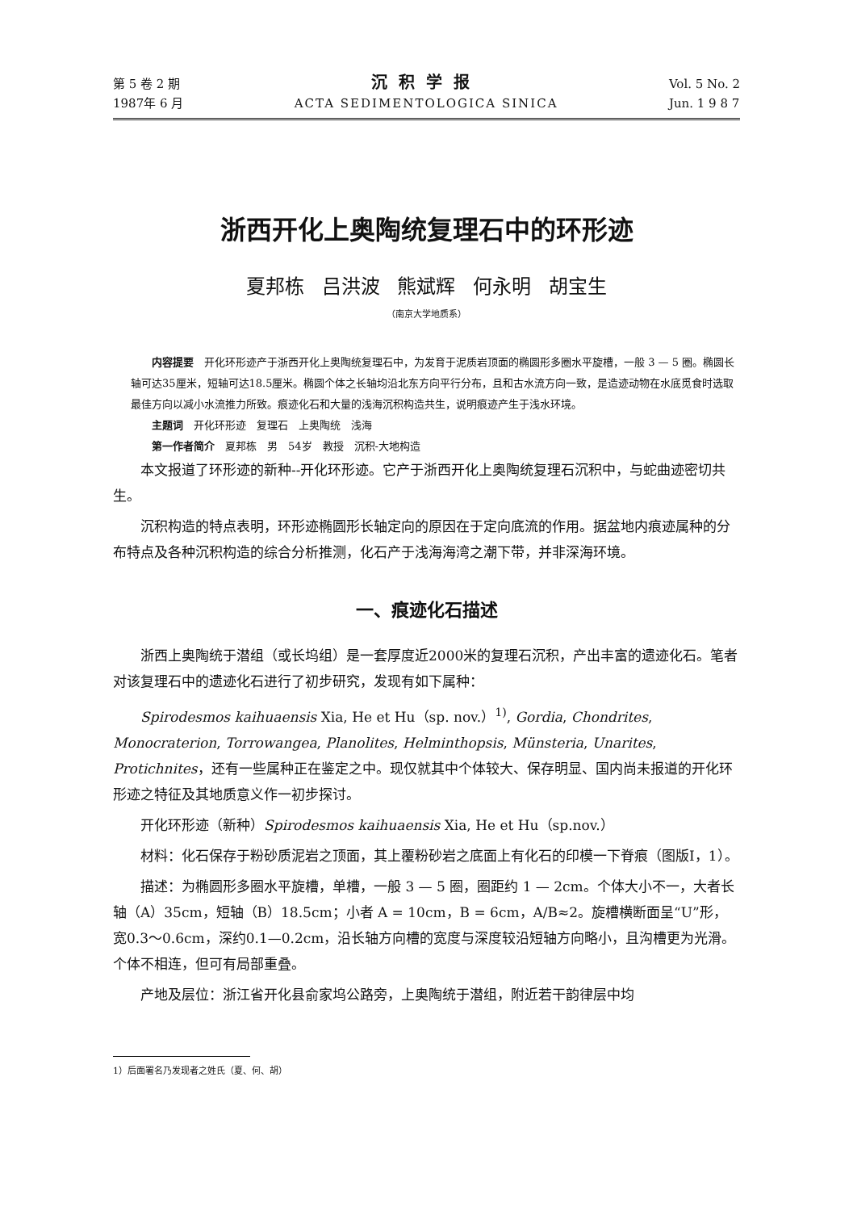第 5 卷 2 期
1987年 6 月
沉积学报
ACTA SEDIMENTOLOGICA SINICA
Vol. 5 No. 2
Jun. 1 9 8 7
浙西开化上奥陶统复理石中的环形迹
夏邦栋 吕洪波 熊斌辉 何永明 胡宝生
（南京大学地质系）
内容提要　开化环形迹产于浙西开化上奥陶统复理石中，为发育于泥质岩顶面的椭圆形多圈水平旋槽，一般 3 — 5 圈。椭圆长轴可达35厘米，短轴可达18.5厘米。椭圆个体之长轴均沿北东方向平行分布，且和古水流方向一致，是造迹动物在水底觅食时选取最佳方向以减小水流推力所致。痕迹化石和大量的浅海沉积构造共生，说明痕迹产生于浅水环境。
主题词　开化环形迹　复理石　上奥陶统　浅海
第一作者简介　夏邦栋　男　54岁　教授　沉积-大地构造
本文报道了环形迹的新种--开化环形迹。它产于浙西开化上奥陶统复理石沉积中，与蛇曲迹密切共生。
沉积构造的特点表明，环形迹椭圆形长轴定向的原因在于定向底流的作用。据盆地内痕迹属种的分布特点及各种沉积构造的综合分析推测，化石产于浅海海湾之潮下带，并非深海环境。
一、痕迹化石描述
浙西上奥陶统于潜组（或长坞组）是一套厚度近2000米的复理石沉积，产出丰富的遗迹化石。笔者对该复理石中的遗迹化石进行了初步研究，发现有如下属种：
Spirodesmos kaihuaensis Xia, He et Hu（sp. nov.）<sup>1)</sup>, Gordia, Chondrites, Monocraterion, Torrowangea, Planolites, Helminthopsis, Münsteria, Unarites, Protichnites，还有一些属种正在鉴定之中。现仅就其中个体较大、保存明显、国内尚未报道的开化环形迹之特征及其地质意义作一初步探讨。
开化环形迹（新种）Spirodesmos kaihuaensis Xia, He et Hu（sp.nov.）
材料：化石保存于粉砂质泥岩之顶面，其上覆粉砂岩之底面上有化石的印模一下脊痕（图版Ⅰ，1）。
描述：为椭圆形多圈水平旋槽，单槽，一般 3 — 5 圈，圈距约 1 — 2cm。个体大小不一，大者长轴（A）35cm，短轴（B）18.5cm；小者 A = 10cm，B = 6cm，A/B≈2。旋槽横断面呈“U”形，宽0.3～0.6cm，深约0.1—0.2cm，沿长轴方向槽的宽度与深度较沿短轴方向略小，且沟槽更为光滑。个体不相连，但可有局部重叠。
产地及层位：浙江省开化县俞家坞公路旁，上奥陶统于潜组，附近若干韵律层中均
1）后面署名乃发现者之姓氏（夏、何、胡）